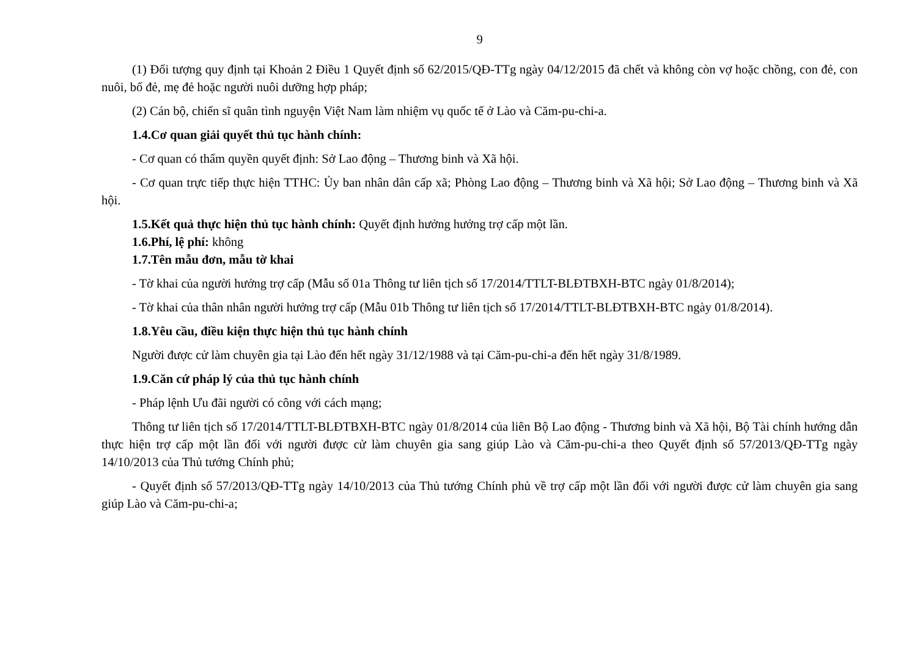9
(1) Đối tượng quy định tại Khoản 2 Điều 1 Quyết định số 62/2015/QĐ-TTg ngày 04/12/2015 đã chết và không còn vợ hoặc chồng, con đẻ, con nuôi, bố đẻ, mẹ đẻ hoặc người nuôi dưỡng hợp pháp;
(2) Cán bộ, chiến sĩ quân tình nguyện Việt Nam làm nhiệm vụ quốc tế ở Lào và Căm-pu-chi-a.
1.4.Cơ quan giải quyết thủ tục hành chính:
- Cơ quan có thẩm quyền quyết định: Sở Lao động – Thương binh và Xã hội.
- Cơ quan trực tiếp thực hiện TTHC: Ủy ban nhân dân cấp xã; Phòng Lao động – Thương binh và Xã hội; Sở Lao động – Thương binh và Xã hội.
1.5.Kết quả thực hiện thủ tục hành chính: Quyết định hưởng hưởng trợ cấp một lần.
1.6.Phí, lệ phí: không
1.7.Tên mẫu đơn, mẫu tờ khai
- Tờ khai của người hưởng trợ cấp (Mẫu số 01a Thông tư liên tịch số 17/2014/TTLT-BLĐTBXH-BTC ngày 01/8/2014);
- Tờ khai của thân nhân người hưởng trợ cấp (Mẫu 01b Thông tư liên tịch số 17/2014/TTLT-BLĐTBXH-BTC ngày 01/8/2014).
1.8.Yêu cầu, điều kiện thực hiện thủ tục hành chính
Người được cử làm chuyên gia tại Lào đến hết ngày 31/12/1988 và tại Căm-pu-chi-a đến hết ngày 31/8/1989.
1.9.Căn cứ pháp lý của thủ tục hành chính
- Pháp lệnh Ưu đãi người có công với cách mạng;
Thông tư liên tịch số 17/2014/TTLT-BLĐTBXH-BTC ngày 01/8/2014 của liên Bộ Lao động - Thương binh và Xã hội, Bộ Tài chính hướng dẫn thực hiện trợ cấp một lần đối với người được cử làm chuyên gia sang giúp Lào và Căm-pu-chi-a theo Quyết định số 57/2013/QĐ-TTg ngày 14/10/2013 của Thủ tướng Chính phủ;
- Quyết định số 57/2013/QĐ-TTg ngày 14/10/2013 của Thủ tướng Chính phủ về trợ cấp một lần đối với người được cử làm chuyên gia sang giúp Lào và Căm-pu-chi-a;